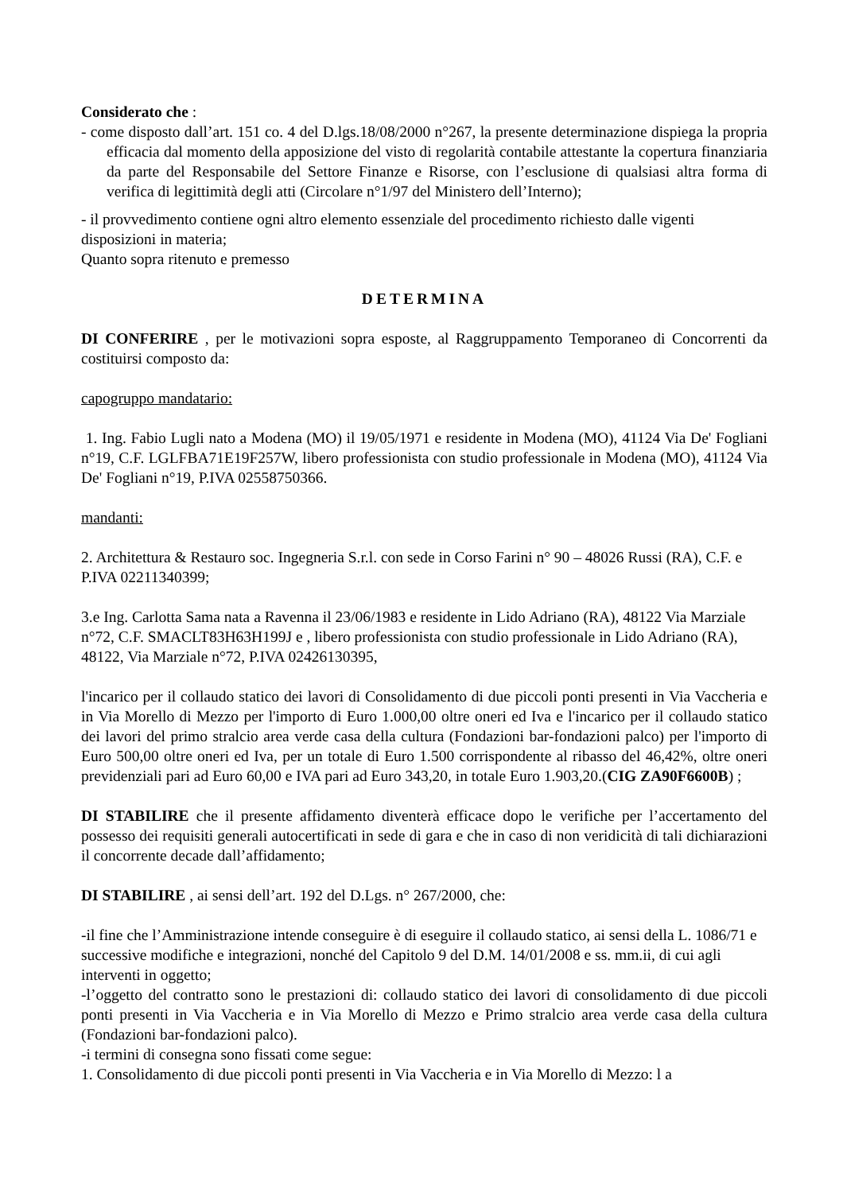Considerato che :
- come disposto dall’art. 151 co. 4 del D.lgs.18/08/2000 n°267, la presente determinazione dispiega la propria efficacia dal momento della apposizione del visto di regolarità contabile attestante la copertura finanziaria da parte del Responsabile del Settore Finanze e Risorse, con l’esclusione di qualsiasi altra forma di verifica di legittimità degli atti (Circolare n°1/97 del Ministero dell’Interno);
- il provvedimento contiene ogni altro elemento essenziale del procedimento richiesto dalle vigenti disposizioni in materia;
Quanto sopra ritenuto e premesso
DETERMINA
DI CONFERIRE , per le motivazioni sopra esposte, al Raggruppamento Temporaneo di Concorrenti da costituirsi composto da:
capogruppo mandatario:
1. Ing. Fabio Lugli nato a Modena (MO) il 19/05/1971 e residente in Modena (MO), 41124 Via De' Fogliani n°19, C.F. LGLFBA71E19F257W, libero professionista con studio professionale in Modena (MO), 41124 Via De' Fogliani n°19, P.IVA 02558750366.
mandanti:
2. Architettura & Restauro soc. Ingegneria S.r.l. con sede in Corso Farini n° 90 – 48026 Russi (RA), C.F. e P.IVA 02211340399;
3.e Ing. Carlotta Sama nata a Ravenna il 23/06/1983 e residente in Lido Adriano (RA), 48122 Via Marziale n°72, C.F. SMACLT83H63H199J e , libero professionista con studio professionale in Lido Adriano (RA), 48122, Via Marziale n°72, P.IVA 02426130395,
l'incarico per il collaudo statico dei lavori di Consolidamento di due piccoli ponti presenti in Via Vaccheria e in Via Morello di Mezzo per l'importo di Euro 1.000,00 oltre oneri ed Iva e l'incarico per il collaudo statico dei lavori del primo stralcio area verde casa della cultura (Fondazioni bar-fondazioni palco) per l'importo di Euro 500,00 oltre oneri ed Iva, per un totale di Euro 1.500 corrispondente al ribasso del 46,42%, oltre oneri previdenziali pari ad Euro 60,00 e IVA pari ad Euro 343,20, in totale Euro 1.903,20.(CIG ZA90F6600B) ;
DI STABILIRE che il presente affidamento diventerà efficace dopo le verifiche per l’accertamento del possesso dei requisiti generali autocertificati in sede di gara e che in caso di non veridicità di tali dichiarazioni il concorrente decade dall’affidamento;
DI STABILIRE , ai sensi dell’art. 192 del D.Lgs. n° 267/2000, che:
-il fine che l’Amministrazione intende conseguire è di eseguire il collaudo statico, ai sensi della L. 1086/71 e successive modifiche e integrazioni, nonché del Capitolo 9 del D.M. 14/01/2008 e ss. mm.ii, di cui agli interventi in oggetto;
-l’oggetto del contratto sono le prestazioni di: collaudo statico dei lavori di consolidamento di due piccoli ponti presenti in Via Vaccheria e in Via Morello di Mezzo e Primo stralcio area verde casa della cultura (Fondazioni bar-fondazioni palco).
-i termini di consegna sono fissati come segue:
1. Consolidamento di due piccoli ponti presenti in Via Vaccheria e in Via Morello di Mezzo: l a